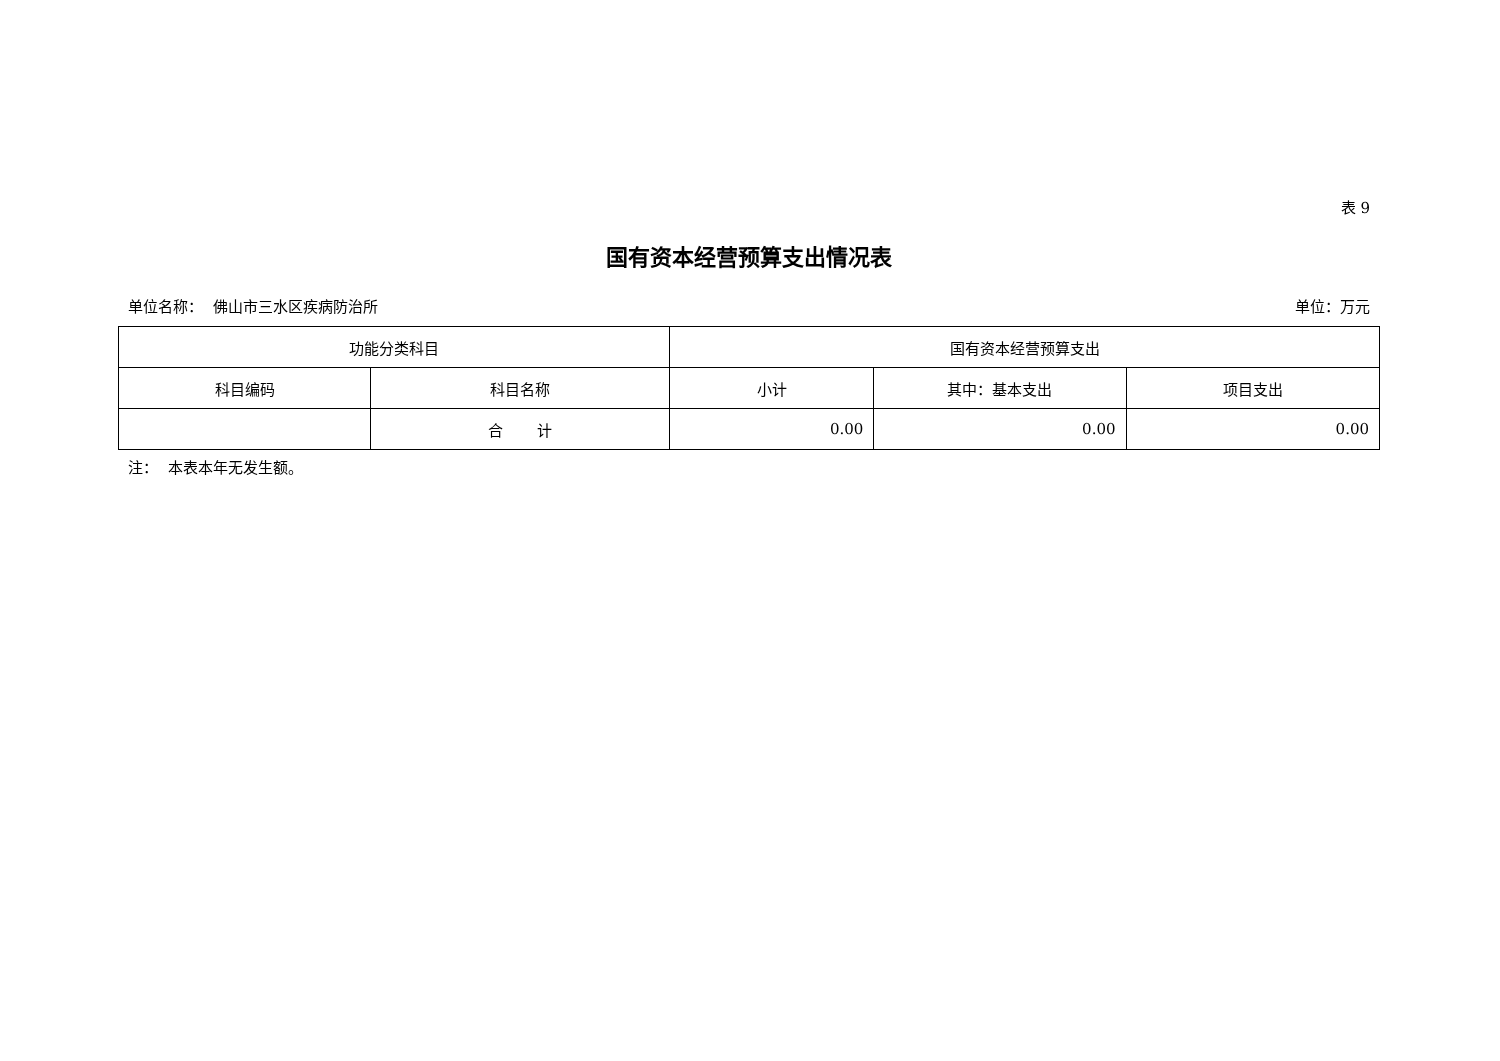表 9
国有资本经营预算支出情况表
单位名称： 佛山市三水区疾病防治所 单位：万元
| 功能分类科目 | | 国有资本经营预算支出 | | |
| --- | --- | --- | --- | --- |
| 科目编码 | 科目名称 | 小计 | 其中：基本支出 | 项目支出 |
| | 合 计 | 0.00 | 0.00 | 0.00 |
注： 本表本年无发生额。